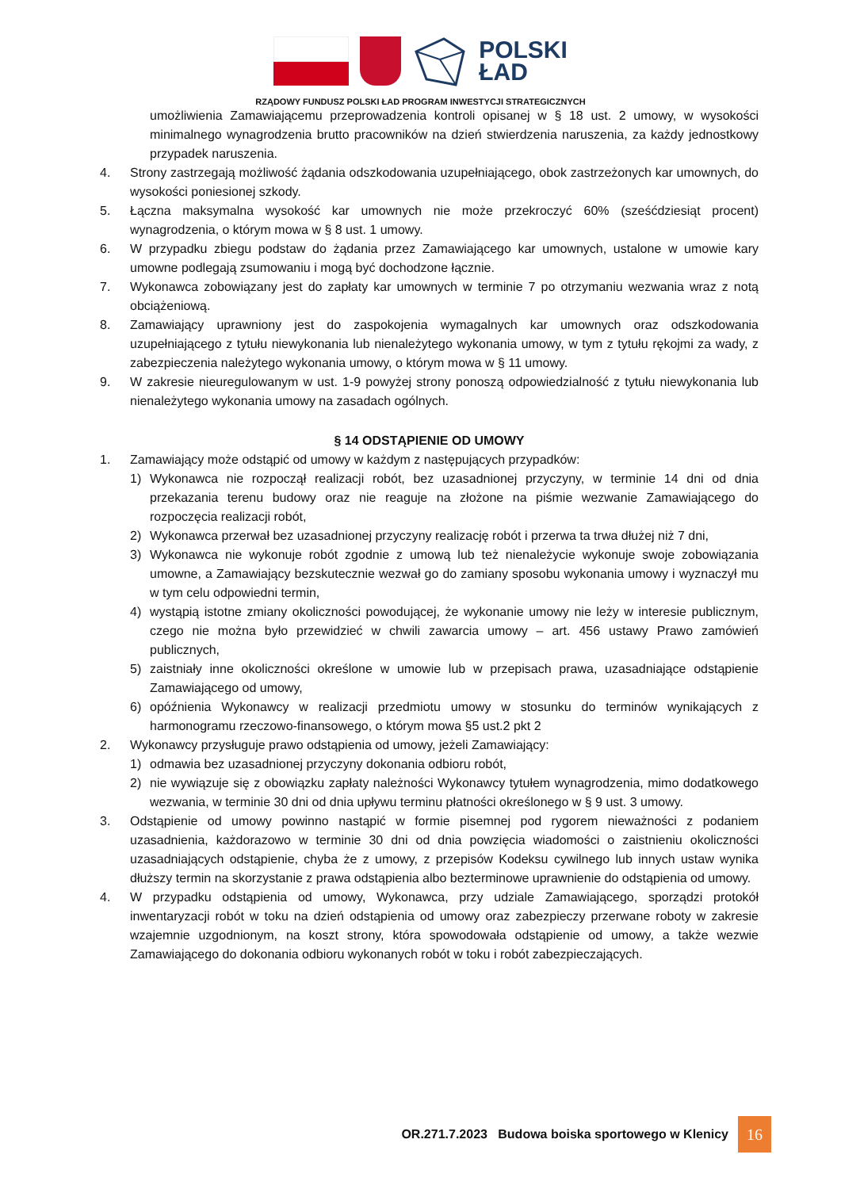POLSKI
ŁAD
RZĄDOWY FUNDUSZ POLSKI ŁAD PROGRAM INWESTYCJI STRATEGICZNYCH
umożliwienia Zamawiającemu przeprowadzenia kontroli opisanej w § 18 ust. 2 umowy, w wysokości minimalnego wynagrodzenia brutto pracowników na dzień stwierdzenia naruszenia, za każdy jednostkowy przypadek naruszenia.
4. Strony zastrzegają możliwość żądania odszkodowania uzupełniającego, obok zastrzeżonych kar umownych, do wysokości poniesionej szkody.
5. Łączna maksymalna wysokość kar umownych nie może przekroczyć 60% (sześćdziesiąt procent) wynagrodzenia, o którym mowa w § 8 ust. 1 umowy.
6. W przypadku zbiegu podstaw do żądania przez Zamawiającego kar umownych, ustalone w umowie kary umowne podlegają zsumowaniu i mogą być dochodzone łącznie.
7. Wykonawca zobowiązany jest do zapłaty kar umownych w terminie 7 po otrzymaniu wezwania wraz z notą obciążeniową.
8. Zamawiający uprawniony jest do zaspokojenia wymagalnych kar umownych oraz odszkodowania uzupełniającego z tytułu niewykonania lub nienależytego wykonania umowy, w tym z tytułu rękojmi za wady, z zabezpieczenia należytego wykonania umowy, o którym mowa w § 11 umowy.
9. W zakresie nieuregulowanym w ust. 1-9 powyżej strony ponoszą odpowiedzialność z tytułu niewykonania lub nienależytego wykonania umowy na zasadach ogólnych.
§ 14 ODSTĄPIENIE OD UMOWY
1. Zamawiający może odstąpić od umowy w każdym z następujących przypadków:
1) Wykonawca nie rozpoczął realizacji robót, bez uzasadnionej przyczyny, w terminie 14 dni od dnia przekazania terenu budowy oraz nie reaguje na złożone na piśmie wezwanie Zamawiającego do rozpoczęcia realizacji robót,
2) Wykonawca przerwał bez uzasadnionej przyczyny realizację robót i przerwa ta trwa dłużej niż 7 dni,
3) Wykonawca nie wykonuje robót zgodnie z umową lub też nienależycie wykonuje swoje zobowiązania umowne, a Zamawiający bezskutecznie wezwał go do zamiany sposobu wykonania umowy i wyznaczył mu w tym celu odpowiedni termin,
4) wystąpią istotne zmiany okoliczności powodującej, że wykonanie umowy nie leży w interesie publicznym, czego nie można było przewidzieć w chwili zawarcia umowy – art. 456 ustawy Prawo zamówień publicznych,
5) zaistniały inne okoliczności określone w umowie lub w przepisach prawa, uzasadniające odstąpienie Zamawiającego od umowy,
6) opóźnienia Wykonawcy w realizacji przedmiotu umowy w stosunku do terminów wynikających z harmonogramu rzeczowo-finansowego, o którym mowa §5 ust.2 pkt 2
2. Wykonawcy przysługuje prawo odstąpienia od umowy, jeżeli Zamawiający:
1) odmawia bez uzasadnionej przyczyny dokonania odbioru robót,
2) nie wywiązuje się z obowiązku zapłaty należności Wykonawcy tytułem wynagrodzenia, mimo dodatkowego wezwania, w terminie 30 dni od dnia upływu terminu płatności określonego w § 9 ust. 3 umowy.
3. Odstąpienie od umowy powinno nastąpić w formie pisemnej pod rygorem nieważności z podaniem uzasadnienia, każdorazowo w terminie 30 dni od dnia powzięcia wiadomości o zaistnieniu okoliczności uzasadniających odstąpienie, chyba że z umowy, z przepisów Kodeksu cywilnego lub innych ustaw wynika dłuższy termin na skorzystanie z prawa odstąpienia albo bezterminowe uprawnienie do odstąpienia od umowy.
4. W przypadku odstąpienia od umowy, Wykonawca, przy udziale Zamawiającego, sporządzi protokół inwentaryzacji robót w toku na dzień odstąpienia od umowy oraz zabezpieczy przerwane roboty w zakresie wzajemnie uzgodnionym, na koszt strony, która spowodowała odstąpienie od umowy, a także wezwie Zamawiającego do dokonania odbioru wykonanych robót w toku i robót zabezpieczających.
OR.271.7.2023 Budowa boiska sportowego w Klenicy 16